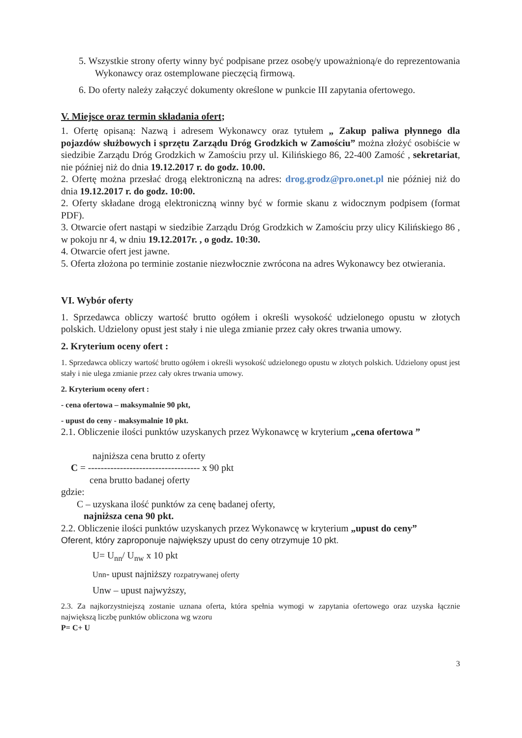5. Wszystkie strony oferty winny być podpisane przez osobę/y upoważnioną/e do reprezentowania Wykonawcy oraz ostemplowane pieczęcią firmową.
6. Do oferty należy załączyć dokumenty określone w punkcie III zapytania ofertowego.
V. Miejsce oraz termin składania ofert;
1. Ofertę opisaną: Nazwą i adresem Wykonawcy oraz tytułem „ Zakup paliwa płynnego dla pojazdów służbowych i sprzętu Zarządu Dróg Grodzkich w Zamościu” można złożyć osobiście w siedzibie Zarządu Dróg Grodzkich w Zamościu przy ul. Kilińskiego 86, 22-400 Zamość , sekretariat, nie później niż do dnia 19.12.2017 r. do godz. 10.00.
2. Ofertę można przesłać drogą elektroniczną na adres: drog.grodz@pro.onet.pl nie później niż do dnia 19.12.2017 r. do godz. 10:00.
2. Oferty składane drogą elektroniczną winny być w formie skanu z widocznym podpisem (format PDF).
3. Otwarcie ofert nastąpi w siedzibie Zarządu Dróg Grodzkich w Zamościu przy ulicy Kilińskiego 86 , w pokoju nr 4, w dniu 19.12.2017r. , o godz. 10:30.
4. Otwarcie ofert jest jawne.
5. Oferta złożona po terminie zostanie niezwłocznie zwrócona na adres Wykonawcy bez otwierania.
VI. Wybór oferty
1. Sprzedawca obliczy wartość brutto ogółem i określi wysokość udzielonego opustu w złotych polskich. Udzielony opust jest stały i nie ulega zmianie przez cały okres trwania umowy.
2. Kryterium oceny ofert :
1. Sprzedawca obliczy wartość brutto ogółem i określi wysokość udzielonego opustu w złotych polskich. Udzielony opust jest stały i nie ulega zmianie przez cały okres trwania umowy.
2. Kryterium oceny ofert :
- cena ofertowa – maksymalnie 90 pkt,
- upust do ceny - maksymalnie 10 pkt.
2.1. Obliczenie ilości punktów uzyskanych przez Wykonawcę w kryterium „cena ofertowa ”
najniższa cena brutto z oferty
C = ----------------------------------- x 90 pkt
cena brutto badanej oferty
gdzie:
C – uzyskana ilość punktów za cenę badanej oferty,
najniższa cena 90 pkt.
2.2. Obliczenie ilości punktów uzyskanych przez Wykonawcę w kryterium „upust do ceny”
Oferent, który zaproponuje największy upust do ceny otrzymuje 10 pkt.
U= U<sub>nn</sub>/ U<sub>nw</sub> x 10 pkt
Unn- upust najniższy rozpatrywanej oferty
Unw – upust najwyższy,
2.3. Za najkorzystniejszą zostanie uznana oferta, która spełnia wymogi w zapytania ofertowego oraz uzyska łącznie największą liczbę punktów obliczona wg wzoru
P= C+ U
3